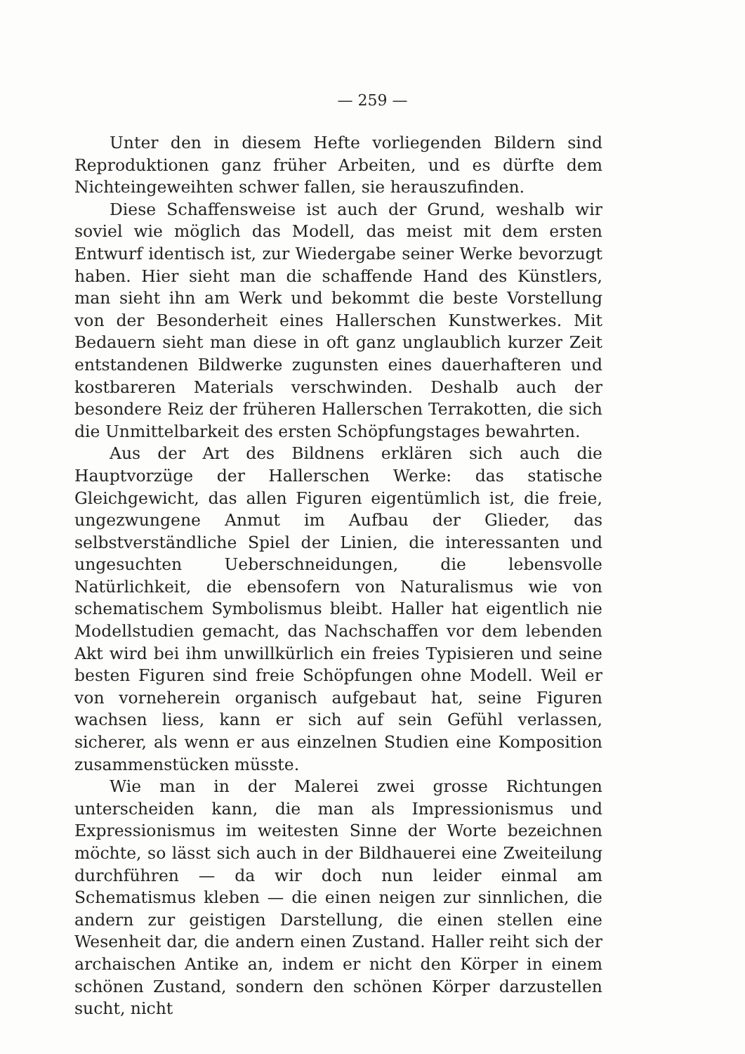— 259 —
Unter den in diesem Hefte vorliegenden Bildern sind Reproduktionen ganz früher Arbeiten, und es dürfte dem Nichteingeweihten schwer fallen, sie herauszufinden.
Diese Schaffensweise ist auch der Grund, weshalb wir soviel wie möglich das Modell, das meist mit dem ersten Entwurf identisch ist, zur Wiedergabe seiner Werke bevorzugt haben. Hier sieht man die schaffende Hand des Künstlers, man sieht ihn am Werk und bekommt die beste Vorstellung von der Besonderheit eines Hallerschen Kunstwerkes. Mit Bedauern sieht man diese in oft ganz unglaublich kurzer Zeit entstandenen Bildwerke zugunsten eines dauerhafteren und kostbareren Materials verschwinden. Deshalb auch der besondere Reiz der früheren Hallerschen Terrakotten, die sich die Unmittelbarkeit des ersten Schöpfungstages bewahrten.
Aus der Art des Bildnens erklären sich auch die Hauptvorzüge der Hallerschen Werke: das statische Gleichgewicht, das allen Figuren eigentümlich ist, die freie, ungezwungene Anmut im Aufbau der Glieder, das selbstverständliche Spiel der Linien, die interessanten und ungesuchten Ueberschneidungen, die lebensvolle Natürlichkeit, die ebensofern von Naturalismus wie von schematischem Symbolismus bleibt. Haller hat eigentlich nie Modellstudien gemacht, das Nachschaffen vor dem lebenden Akt wird bei ihm unwillkürlich ein freies Typisieren und seine besten Figuren sind freie Schöpfungen ohne Modell. Weil er von vorneherein organisch aufgebaut hat, seine Figuren wachsen liess, kann er sich auf sein Gefühl verlassen, sicherer, als wenn er aus einzelnen Studien eine Komposition zusammenstücken müsste.
Wie man in der Malerei zwei grosse Richtungen unterscheiden kann, die man als Impressionismus und Expressionismus im weitesten Sinne der Worte bezeichnen möchte, so lässt sich auch in der Bildhauerei eine Zweiteilung durchführen — da wir doch nun leider einmal am Schematismus kleben — die einen neigen zur sinnlichen, die andern zur geistigen Darstellung, die einen stellen eine Wesenheit dar, die andern einen Zustand. Haller reiht sich der archaischen Antike an, indem er nicht den Körper in einem schönen Zustand, sondern den schönen Körper darzustellen sucht, nicht